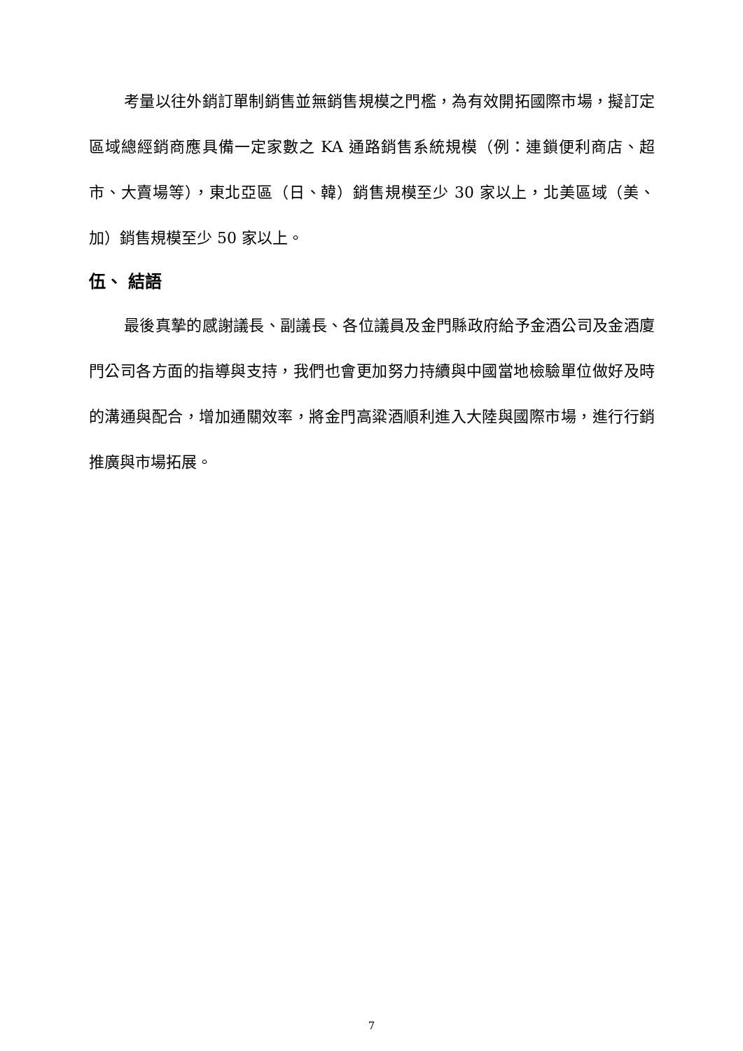考量以往外銷訂單制銷售並無銷售規模之門檻，為有效開拓國際市場，擬訂定區域總經銷商應具備一定家數之 KA 通路銷售系統規模（例：連鎖便利商店、超市、大賣場等），東北亞區（日、韓）銷售規模至少 30 家以上，北美區域（美、加）銷售規模至少 50 家以上。
伍、 結語
最後真摯的感謝議長、副議長、各位議員及金門縣政府給予金酒公司及金酒廈門公司各方面的指導與支持，我們也會更加努力持續與中國當地檢驗單位做好及時的溝通與配合，增加通關效率，將金門高粱酒順利進入大陸與國際市場，進行行銷推廣與市場拓展。
7